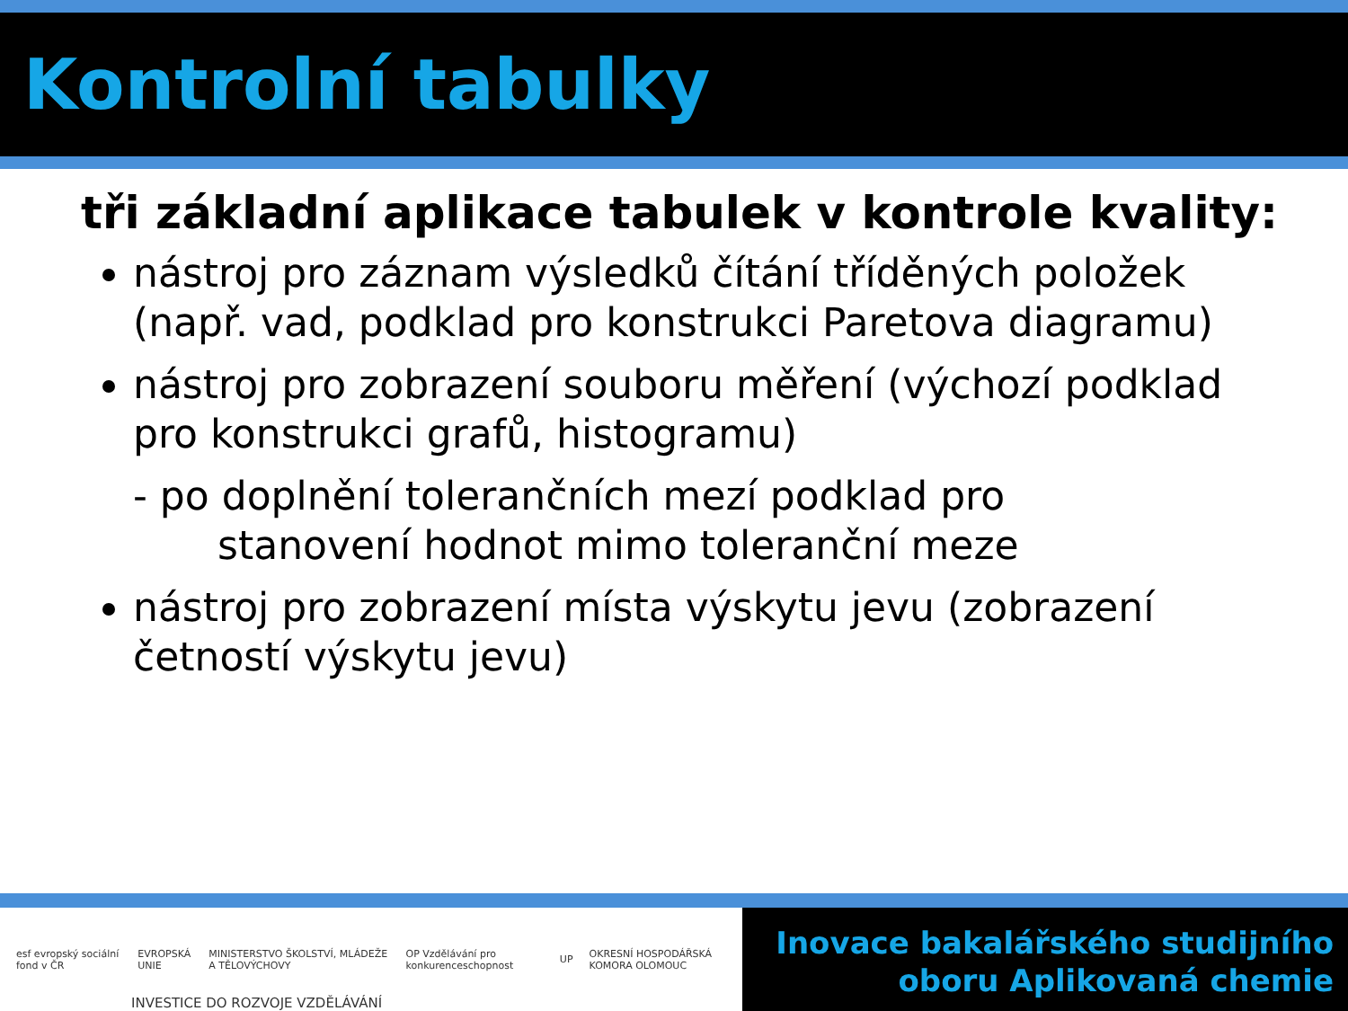Kontrolní tabulky
tři základní aplikace tabulek v kontrole kvality:
nástroj pro záznam výsledků čítání tříděných položek (např. vad, podklad pro konstrukci Paretova diagramu)
nástroj pro zobrazení souboru měření (výchozí podklad pro konstrukci grafů, histogramu)
- po doplnění tolerančních mezí podklad pro
stanovení hodnot mimo toleranční meze
nástroj pro zobrazení místa výskytu jevu (zobrazení četností výskytu jevu)
esf evropský sociální fond v ČR
EVROPSKÁ UNIE
MINISTERSTVO ŠKOLSTVÍ, MLÁDEŽE A TĚLOVÝCHOVY
OP Vzdělávání pro konkurenceschopnost
UP
OKRESNÍ HOSPODÁŘSKÁ KOMORA OLOMOUC
Inovace bakalářského studijního
oboru Aplikovaná chemie
INVESTICE DO ROZVOJE VZDĚLÁVÁNÍ